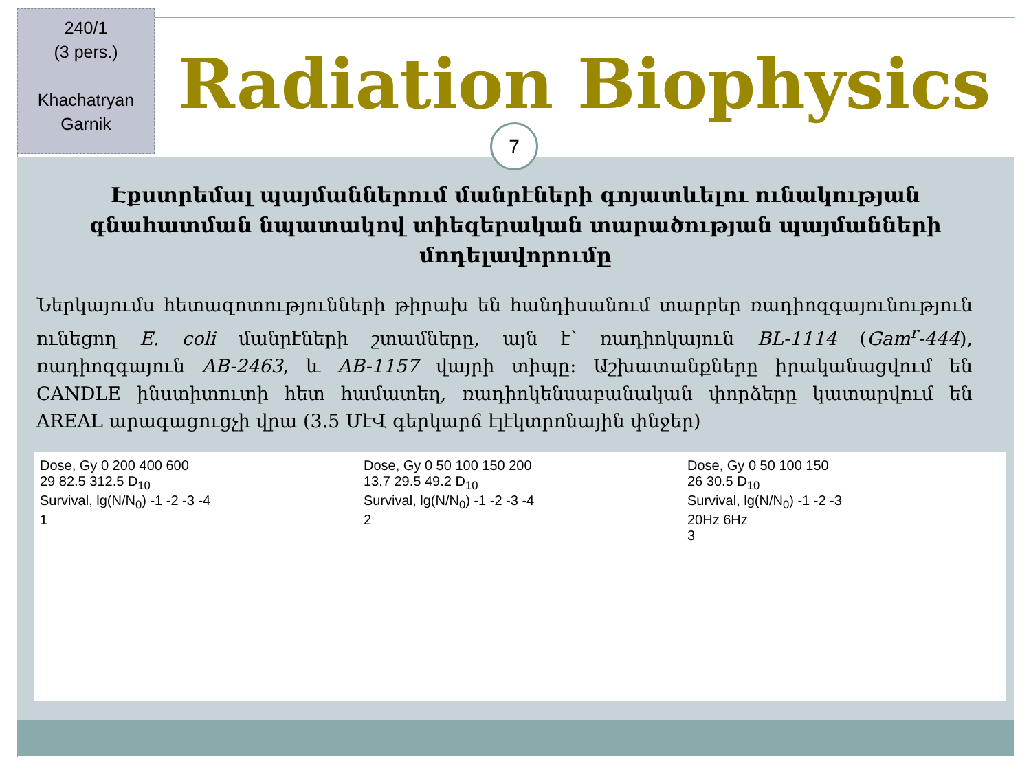240/1
(3 pers.)
Khachatryan
Garnik
Radiation Biophysics
Էքստրեմալ պայմաններում մանրէների գոյատևելու ունակության գնահատման նպատակով տիեզերական տարածության պայմանների մոդելավորումը
Ներկայումս հետազոտությունների թիրախ են հանդիսանում տարբեր ռադիոզգայունություն ունեցող E. coli մանրէների շտամները, այն է՝ ռադիոկայուն BL-1114 (Gam<sup>r</sup>-444), ռադիոզգայուն AB-2463, և AB-1157 վայրի տիպը: Աշխատանքները իրականացվում են CANDLE ինստիտուտի հետ համատեղ, ռադիոկենսաբանական փորձերը կատարվում են AREAL արագացուցչի վրա (3.5 ՄէՎ գերկարճ էլէկտրոնային փնջեր)
Dose, Gy 0 200 400 600
29 82.5 312.5 D<sub>10</sub>
Survival, lg(N/N<sub>0</sub>) -1 -2 -3 -4
1
Dose, Gy 0 50 100 150 200
13.7 29.5 49.2 D<sub>10</sub>
Survival, lg(N/N<sub>0</sub>) -1 -2 -3 -4
2
Dose, Gy 0 50 100 150
26 30.5 D<sub>10</sub>
Survival, lg(N/N<sub>0</sub>) -1 -2 -3
20Hz 6Hz
3
7